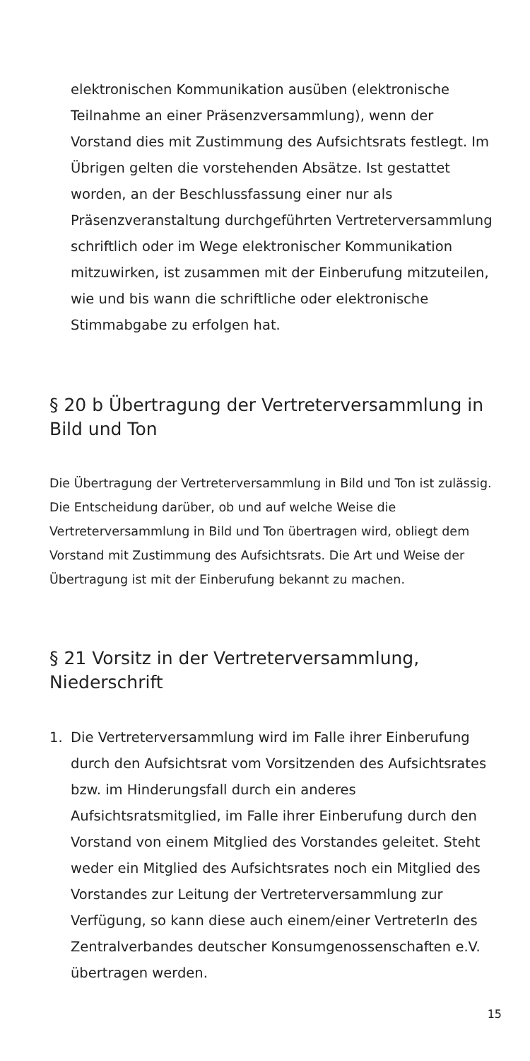elektronischen Kommunikation ausüben (elektronische Teilnahme an einer Präsenzversammlung), wenn der Vorstand dies mit Zustimmung des Aufsichtsrats festlegt. Im Übrigen gelten die vorstehenden Absätze. Ist gestattet worden, an der Beschlussfassung einer nur als Präsenzveranstaltung durchgeführten Vertreterversammlung schriftlich oder im Wege elektronischer Kommunikation mitzuwirken, ist zusammen mit der Einberufung mitzuteilen, wie und bis wann die schriftliche oder elektronische Stimmabgabe zu erfolgen hat.
§ 20 b Übertragung der Vertreterversammlung in Bild und Ton
Die Übertragung der Vertreterversammlung in Bild und Ton ist zulässig. Die Entscheidung darüber, ob und auf welche Weise die Vertreterversammlung in Bild und Ton übertragen wird, obliegt dem Vorstand mit Zustimmung des Aufsichtsrats. Die Art und Weise der Übertragung ist mit der Einberufung bekannt zu machen.
§ 21 Vorsitz in der Vertreterversammlung, Niederschrift
1. Die Vertreterversammlung wird im Falle ihrer Einberufung durch den Aufsichtsrat vom Vorsitzenden des Aufsichtsrates bzw. im Hinderungsfall durch ein anderes Aufsichtsratsmitglied, im Falle ihrer Einberufung durch den Vorstand von einem Mitglied des Vorstandes geleitet. Steht weder ein Mitglied des Aufsichtsrates noch ein Mitglied des Vorstandes zur Leitung der Vertreterversammlung zur Verfügung, so kann diese auch einem/einer VertreterIn des Zentralverbandes deutscher Konsumgenossenschaften e.V. übertragen werden.
15